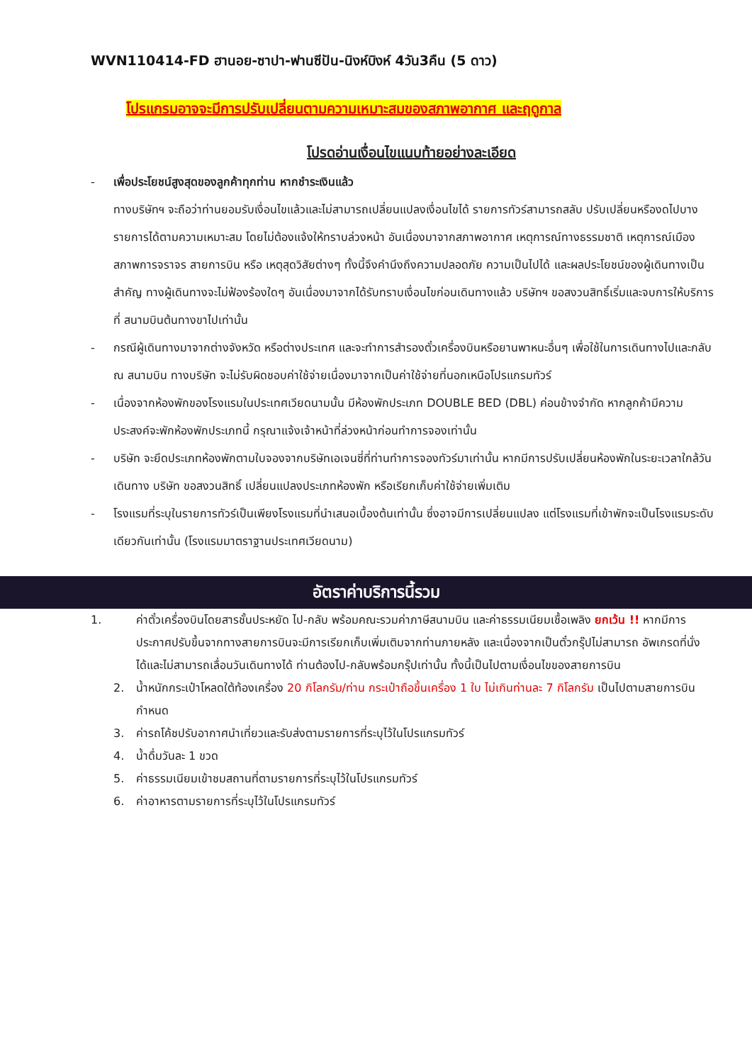WVN110414-FD ฮานอย-ซาปา-ฟานซีปัน-นิงห์บิงห์ 4วัน3คืน (5 ดาว)
โปรแกรมอาจจะมีการปรับเปลี่ยนตามความเหมาะสมของสภาพอากาศ และฤดูกาล
โปรดอ่านเงื่อนไขแนบท้ายอย่างละเอียด
- เพื่อประโยชน์สูงสุดของลูกค้าทุกท่าน หากชำระเงินแล้ว
ทางบริษัทฯ จะถือว่าท่านยอมรับเงื่อนไขแล้วและไม่สามารถเปลี่ยนแปลงเงื่อนไขได้ รายการทัวร์สามารถสลับ ปรับเปลี่ยนหรืองดไปบางรายการได้ตามความเหมาะสม โดยไม่ต้องแจ้งให้ทราบล่วงหน้า อันเนื่องมาจากสภาพอากาศ เหตุการณ์ทางธรรมชาติ เหตุการณ์เมือง สภาพการจราจร สายการบิน หรือ เหตุสุดวิสัยต่างๆ ทั้งนี้จึงคำนึงถึงความปลอดภัย ความเป็นไปได้ และผลประโยชน์ของผู้เดินทางเป็นสำคัญ ทางผู้เดินทางจะไม่ฟ้องร้องใดๆ อันเนื่องมาจากได้รับทราบเงื่อนไขก่อนเดินทางแล้ว บริษัทฯ ขอสงวนสิทธิ์เริ่มและจบการให้บริการที่ สนามบินต้นทางขาไปเท่านั้น
- กรณีผู้เดินทางมาจากต่างจังหวัด หรือต่างประเทศ และจะทำการสำรองตั๋วเครื่องบินหรือยานพาหนะอื่นๆ เพื่อใช้ในการเดินทางไปและกลับ ณ สนามบิน ทางบริษัท จะไม่รับผิดชอบค่าใช้จ่ายเนื่องมาจากเป็นค่าใช้จ่ายที่นอกเหนือโปรแกรมทัวร์
- เนื่องจากห้องพักของโรงแรมในประเทศเวียดนามนั้น มีห้องพักประเภท DOUBLE BED (DBL) ค่อนข้างจำกัด หากลูกค้ามีความประสงค์จะพักห้องพักประเภทนี้ กรุณาแจ้งเจ้าหน้าที่ล่วงหน้าก่อนทำการจองเท่านั้น
- บริษัท จะยึดประเภทห้องพักตามใบจองจากบริษัทเอเจนซี่ที่ท่านทำการจองทัวร์มาเท่านั้น หากมีการปรับเปลี่ยนห้องพักในระยะเวลาใกล้วันเดินทาง บริษัท ขอสงวนสิทธิ์ เปลี่ยนแปลงประเภทห้องพัก หรือเรียกเก็บค่าใช้จ่ายเพิ่มเติม
- โรงแรมที่ระบุในรายการทัวร์เป็นเพียงโรงแรมที่นำเสนอเบื้องต้นเท่านั้น ซึ่งอาจมีการเปลี่ยนแปลง แต่โรงแรมที่เข้าพักจะเป็นโรงแรมระดับเดียวกันเท่านั้น (โรงแรมมาตราฐานประเทศเวียดนาม)
อัตราค่าบริการนี้รวม
1. ค่าตั๋วเครื่องบินโดยสารชั้นประหยัด ไป-กลับ พร้อมคณะรวมค่าภาษีสนามบิน และค่าธรรมเนียมเชื้อเพลิง ยกเว้น !! หากมีการประกาศปรับขึ้นจากทางสายการบินจะมีการเรียกเก็บเพิ่มเติมจากท่านภายหลัง และเนื่องจากเป็นตั๋วกรุ๊ปไม่สามารถ อัพเกรดที่นั่งได้และไม่สามารถเลื่อนวันเดินทางได้ ท่านต้องไป-กลับพร้อมกรุ๊ปเท่านั้น ทั้งนี้เป็นไปตามเงื่อนไขของสายการบิน
2. น้ำหนักกระเป๋าโหลดใต้ท้องเครื่อง 20 กิโลกรัม/ท่าน กระเป๋าถือขึ้นเครื่อง 1 ใบ ไม่เกินท่านละ 7 กิโลกรัม เป็นไปตามสายการบินกำหนด
3. ค่ารถโค้ชปรับอากาศนำเที่ยวและรับส่งตามรายการที่ระบุไว้ในโปรแกรมทัวร์
4. น้ำดื่มวันละ 1 ขวด
5. ค่าธรรมเนียมเข้าชมสถานที่ตามรายการที่ระบุไว้ในโปรแกรมทัวร์
6. ค่าอาหารตามรายการที่ระบุไว้ในโปรแกรมทัวร์